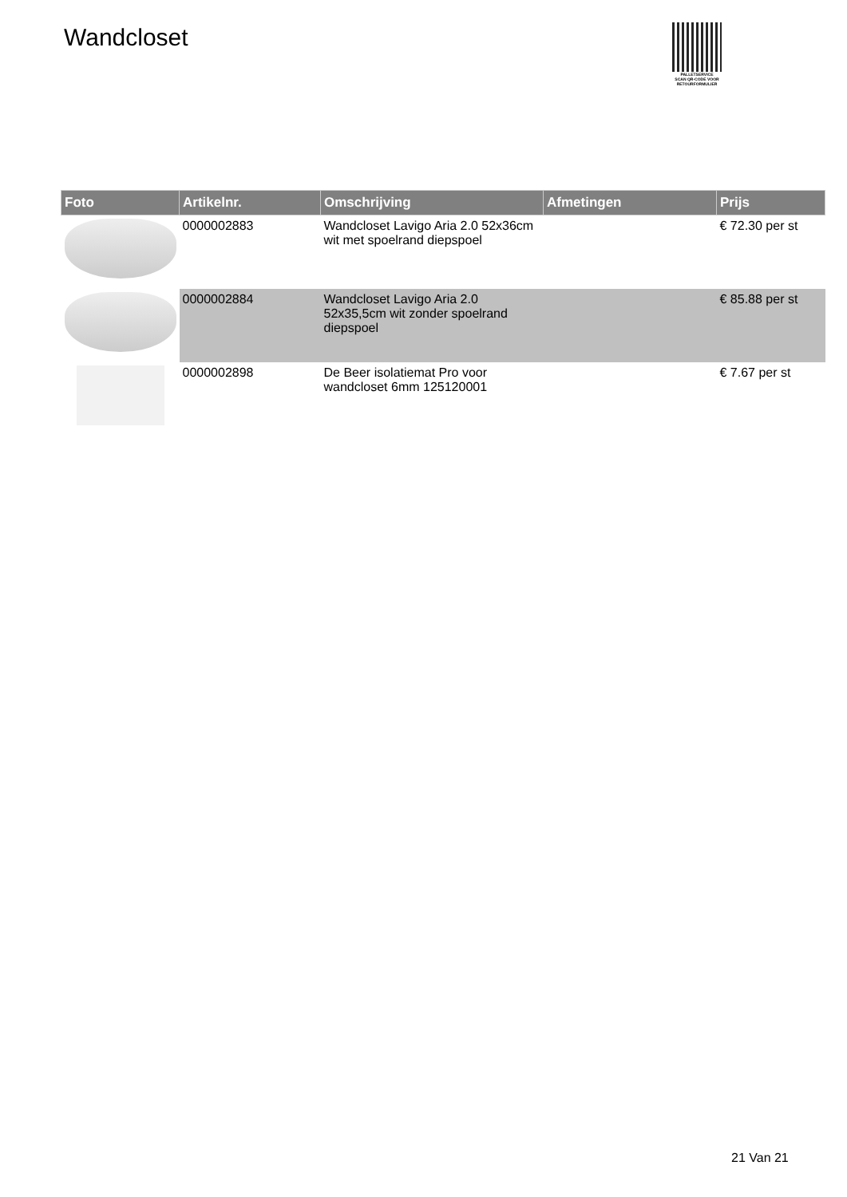Wandcloset
PALLETSERVICE
SCAN QR-CODE VOOR RETOURFORMULIER
| Foto | Artikelnr. | Omschrijving | Afmetingen | Prijs |
| --- | --- | --- | --- | --- |
| | 0000002883 | Wandcloset Lavigo Aria 2.0 52x36cm wit met spoelrand diepspoel | | € 72.30 per st |
| | 0000002884 | Wandcloset Lavigo Aria 2.0 52x35,5cm wit zonder spoelrand diepspoel | | € 85.88 per st |
| | 0000002898 | De Beer isolatiemat Pro voor wandcloset 6mm 125120001 | | € 7.67 per st |
21 Van 21